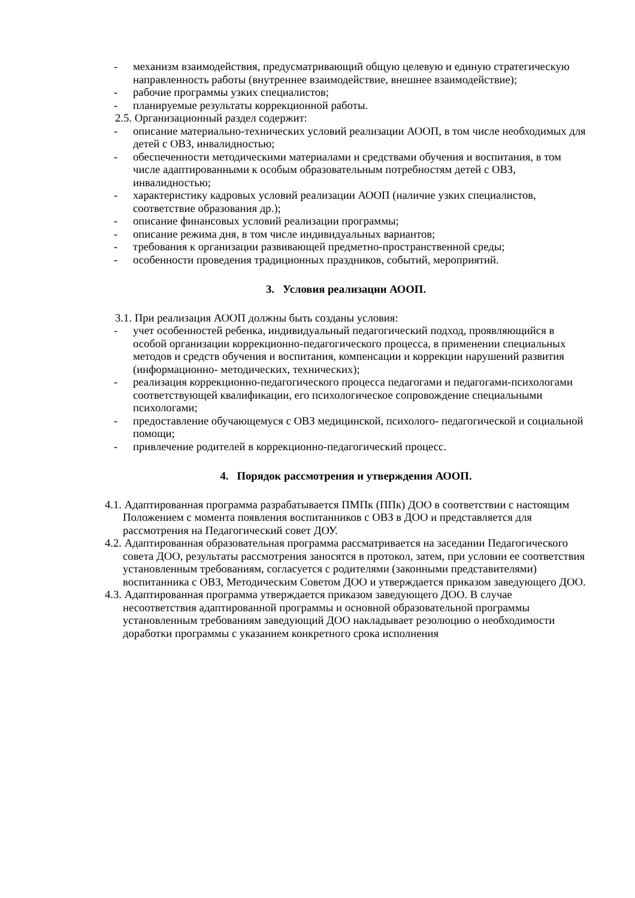- механизм взаимодействия, предусматривающий общую целевую и единую стратегическую направленность работы (внутреннее взаимодействие, внешнее взаимодействие);
- рабочие программы узких специалистов;
- планируемые результаты коррекционной работы.
2.5. Организационный раздел содержит:
- описание материально-технических условий реализации АООП, в том числе необходимых для детей с ОВЗ, инвалидностью;
- обеспеченности методическими материалами и средствами обучения и воспитания, в том числе адаптированными к особым образовательным потребностям детей с ОВЗ, инвалидностью;
- характеристику кадровых условий реализации АООП (наличие узких специалистов, соответствие образования др.);
- описание финансовых условий реализации программы;
- описание режима дня, в том числе индивидуальных вариантов;
- требования к организации развивающей предметно-пространственной среды;
- особенности проведения традиционных праздников, событий, мероприятий.
3. Условия реализации АООП.
3.1. При реализация АООП должны быть созданы условия:
- учет особенностей ребенка, индивидуальный педагогический подход, проявляющийся в особой организации коррекционно-педагогического процесса, в применении специальных методов и средств обучения и воспитания, компенсации и коррекции нарушений развития (информационно- методических, технических);
- реализация коррекционно-педагогического процесса педагогами и педагогами-психологами соответствующей квалификации, его психологическое сопровождение специальными психологами;
- предоставление обучающемуся с ОВЗ медицинской, психолого- педагогической и социальной помощи;
- привлечение родителей в коррекционно-педагогический процесс.
4. Порядок рассмотрения и утверждения АООП.
4.1. Адаптированная программа разрабатывается ПМПк (ППк) ДОО в соответствии с настоящим Положением с момента появления воспитанников с ОВЗ в ДОО и представляется для рассмотрения на Педагогический совет ДОУ.
4.2. Адаптированная образовательная программа рассматривается на заседании Педагогического совета ДОО, результаты рассмотрения заносятся в протокол, затем, при условии ее соответствия установленным требованиям, согласуется с родителями (законными представителями) воспитанника с ОВЗ, Методическим Советом ДОО и утверждается приказом заведующего ДОО.
4.3. Адаптированная программа утверждается приказом заведующего ДОО. В случае несоответствия адаптированной программы и основной образовательной программы установленным требованиям заведующий ДОО накладывает резолюцию о необходимости доработки программы с указанием конкретного срока исполнения